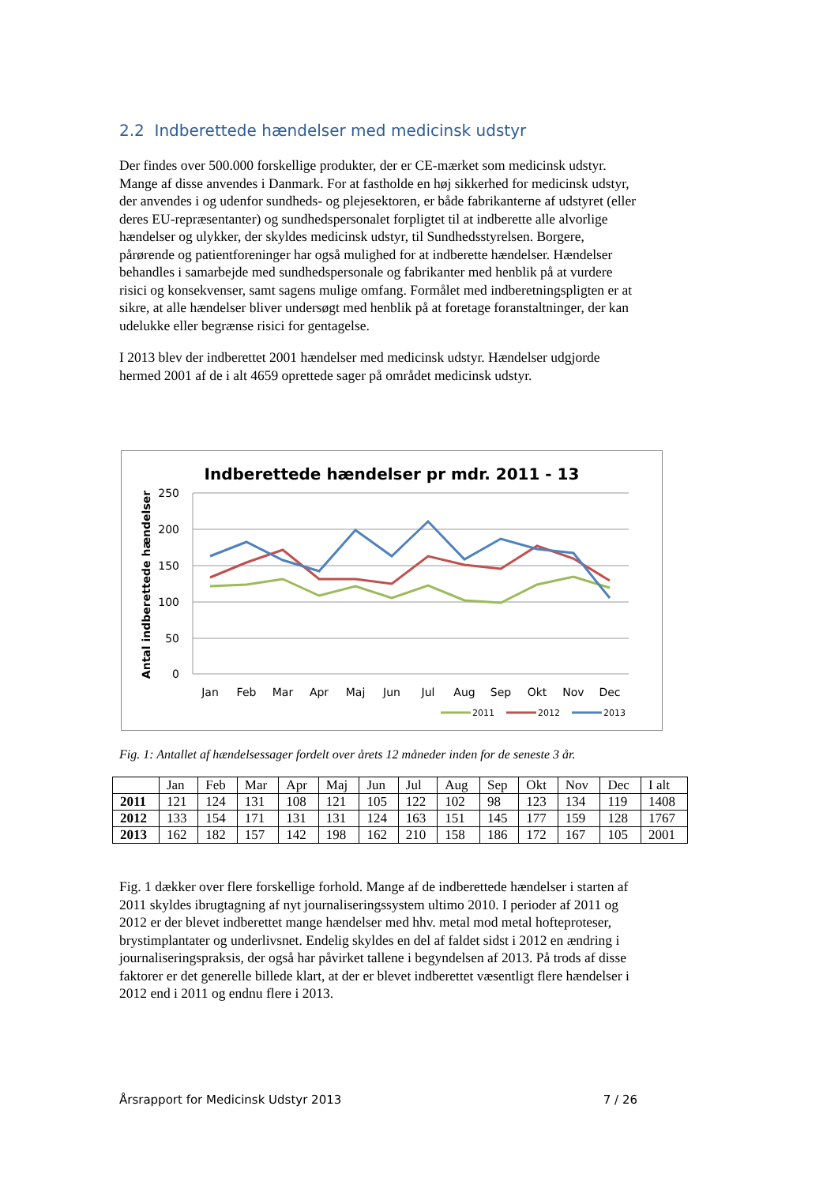2.2 Indberettede hændelser med medicinsk udstyr
Der findes over 500.000 forskellige produkter, der er CE-mærket som medicinsk udstyr. Mange af disse anvendes i Danmark. For at fastholde en høj sikkerhed for medicinsk udstyr, der anvendes i og udenfor sundheds- og plejesektoren, er både fabrikanterne af udstyret (eller deres EU-repræsentanter) og sundhedspersonalet forpligtet til at indberette alle alvorlige hændelser og ulykker, der skyldes medicinsk udstyr, til Sundhedsstyrelsen. Borgere, pårørende og patientforeninger har også mulighed for at indberette hændelser. Hændelser behandles i samarbejde med sundhedspersonale og fabrikanter med henblik på at vurdere risici og konsekvenser, samt sagens mulige omfang. Formålet med indberetningspligten er at sikre, at alle hændelser bliver undersøgt med henblik på at foretage foranstaltninger, der kan udelukke eller begrænse risici for gentagelse.
I 2013 blev der indberettet 2001 hændelser med medicinsk udstyr. Hændelser udgjorde hermed 2001 af de i alt 4659 oprettede sager på området medicinsk udstyr.
Indberettede hændelser pr mdr. 2011 - 13
250
200
150
100
50
0
Antal indberettede hændelser
Jan
Feb
Mar
Apr
Maj
Jun
Jul
Aug
Sep
Okt
Nov
Dec
2011
2012
2013
Fig. 1: Antallet af hændelsessager fordelt over årets 12 måneder inden for de seneste 3 år.
| | Jan | Feb | Mar | Apr | Maj | Jun | Jul | Aug | Sep | Okt | Nov | Dec | I alt |
| 2011 | 121 | 124 | 131 | 108 | 121 | 105 | 122 | 102 | 98 | 123 | 134 | 119 | 1408 |
| 2012 | 133 | 154 | 171 | 131 | 131 | 124 | 163 | 151 | 145 | 177 | 159 | 128 | 1767 |
| 2013 | 162 | 182 | 157 | 142 | 198 | 162 | 210 | 158 | 186 | 172 | 167 | 105 | 2001 |
Fig. 1 dækker over flere forskellige forhold. Mange af de indberettede hændelser i starten af 2011 skyldes ibrugtagning af nyt journaliseringssystem ultimo 2010. I perioder af 2011 og 2012 er der blevet indberettet mange hændelser med hhv. metal mod metal hofteproteser, brystimplantater og underlivsnet. Endelig skyldes en del af faldet sidst i 2012 en ændring i journaliseringspraksis, der også har påvirket tallene i begyndelsen af 2013. På trods af disse faktorer er det generelle billede klart, at der er blevet indberettet væsentligt flere hændelser i 2012 end i 2011 og endnu flere i 2013.
Årsrapport for Medicinsk Udstyr 2013 7 / 26